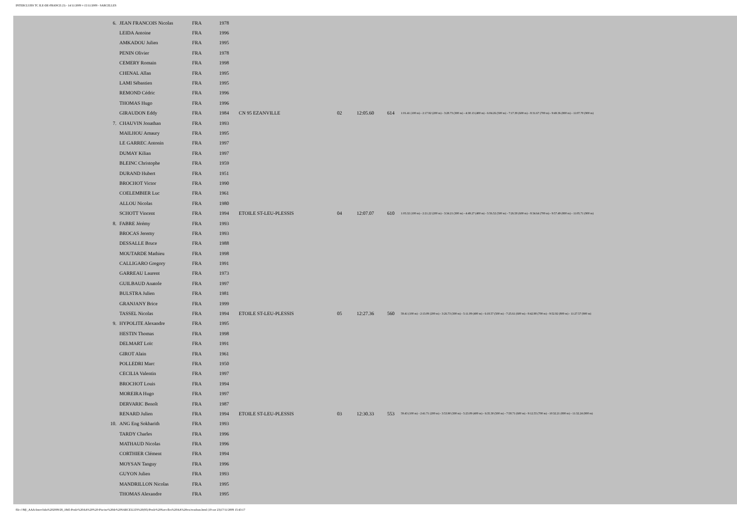INTERCLUBS TC ILE-DE-FRANCE (3) - 14/11/2009 ¤ 15/11/2009 - SARCELLES
| 6. | JEAN FRANCOIS Nicolas | FRA | 1978 | | | | | |
| | LEIDA Antoine | FRA | 1996 | | | | | |
| | AMKADOU Julien | FRA | 1995 | | | | | |
| | PENIN Olivier | FRA | 1978 | | | | | |
| | CEMERY Romain | FRA | 1998 | | | | | |
| | CHENAL Allan | FRA | 1995 | | | | | |
| | LAMI Sébastien | FRA | 1995 | | | | | |
| | REMOND Cédric | FRA | 1996 | | | | | |
| | THOMAS Hugo | FRA | 1996 | | | | | |
| | GIRAUDON Eddy | FRA | 1984 | CN 95 EZANVILLE | 02 | 12:05.60 | 614 | 1:01.41 (100 m) - 2:17.92 (200 m) - 3:28.73 (300 m) - 4:30.13 (400 m) - 6:04.26 (500 m) - 7:17.39 (600 m) - 8:31.67 (700 m) - 9:49.36 (800 m) - 11:07.70 (900 m) |
| 7. | CHAUVIN Jonathan | FRA | 1993 | | | | | |
| | MAILHOU Amaury | FRA | 1995 | | | | | |
| | LE GARREC Antonin | FRA | 1997 | | | | | |
| | DUMAY Kilian | FRA | 1997 | | | | | |
| | BLEINC Christophe | FRA | 1959 | | | | | |
| | DURAND Hubert | FRA | 1951 | | | | | |
| | BROCHOT Victor | FRA | 1990 | | | | | |
| | COELEMBIER Luc | FRA | 1961 | | | | | |
| | ALLOU Nicolas | FRA | 1980 | | | | | |
| | SCHOTT Vincent | FRA | 1994 | ETOILE ST-LEU-PLESSIS | 04 | 12:07.07 | 610 | 1:03.32 (100 m) - 2:21.22 (200 m) - 3:34.21 (300 m) - 4:49.27 (400 m) - 5:56.52 (500 m) - 7:26.58 (600 m) - 8:34.64 (700 m) - 9:57.49 (800 m) - 11:05.71 (900 m) |
| 8. | FABRE Jérémy | FRA | 1993 | | | | | |
| | BROCAS Jeremy | FRA | 1993 | | | | | |
| | DESSALLE Bruce | FRA | 1988 | | | | | |
| | MOUTARDE Mathieu | FRA | 1998 | | | | | |
| | CALLIGARO Gregory | FRA | 1991 | | | | | |
| | GARREAU Laurent | FRA | 1973 | | | | | |
| | GUILBAUD Anatole | FRA | 1997 | | | | | |
| | BULSTRA Julien | FRA | 1981 | | | | | |
| | GRANJANY Brice | FRA | 1999 | | | | | |
| | TASSEL Nicolas | FRA | 1994 | ETOILE ST-LEU-PLESSIS | 05 | 12:27.36 | 560 | 59.41 (100 m) - 2:13.09 (200 m) - 3:26.73 (300 m) - 5:11.09 (400 m) - 6:18.57 (500 m) - 7:25.61 (600 m) - 8:42.98 (700 m) - 9:52.92 (800 m) - 11:27.57 (900 m) |
| 9. | HYPOLITE Alexandre | FRA | 1995 | | | | | |
| | HESTIN Thomas | FRA | 1998 | | | | | |
| | DELMART Loïc | FRA | 1991 | | | | | |
| | GIROT Alain | FRA | 1961 | | | | | |
| | POLLEDRI Marc | FRA | 1950 | | | | | |
| | CECILIA Valentin | FRA | 1997 | | | | | |
| | BROCHOT Louis | FRA | 1994 | | | | | |
| | MOREIRA Hugo | FRA | 1997 | | | | | |
| | DERVARIC Benoît | FRA | 1987 | | | | | |
| | RENARD Julien | FRA | 1994 | ETOILE ST-LEU-PLESSIS | 03 | 12:30.33 | 553 | 59.43 (100 m) - 2:41.71 (200 m) - 3:53.90 (300 m) - 5:23.09 (400 m) - 6:35.30 (500 m) - 7:58.71 (600 m) - 9:12.55 (700 m) - 10:32.21 (800 m) - 11:32.24 (900 m) |
| 10. | ANG Eng Sokharith | FRA | 1993 | | | | | |
| | TARDY Charles | FRA | 1996 | | | | | |
| | MATHAUD Nicolas | FRA | 1996 | | | | | |
| | CORTHIER Clément | FRA | 1994 | | | | | |
| | MOYSAN Tanguy | FRA | 1996 | | | | | |
| | GUYON Julien | FRA | 1993 | | | | | |
| | MANDRILLON Nicolas | FRA | 1995 | | | | | |
| | THOMAS Alexandre | FRA | 1995 | | | | | |
file:///M|/_AAA-Interclubs%202009/28_1845-Poule%20AA%20%20-Piscine%20de%20SARCELLES%20(95)/Poule%20Sarcelles%20AA%20res/resultats.html (19 sur 23)17/11/2009 15:43:17